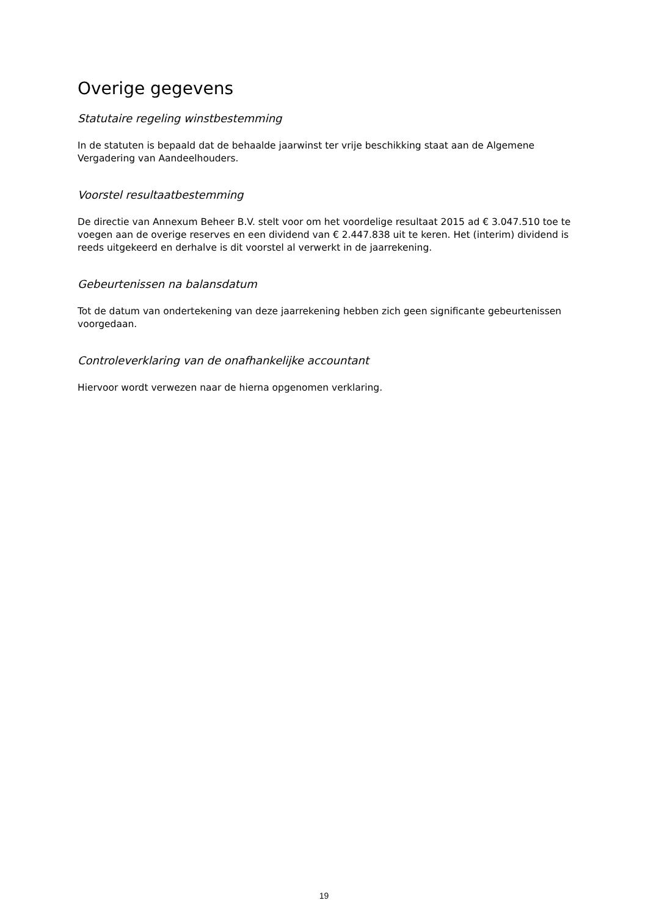Overige gegevens
Statutaire regeling winstbestemming
In de statuten is bepaald dat de behaalde jaarwinst ter vrije beschikking staat aan de Algemene Vergadering van Aandeelhouders.
Voorstel resultaatbestemming
De directie van Annexum Beheer B.V. stelt voor om het voordelige resultaat 2015 ad € 3.047.510 toe te voegen aan de overige reserves en een dividend van € 2.447.838 uit te keren. Het (interim) dividend is reeds uitgekeerd en derhalve is dit voorstel al verwerkt in de jaarrekening.
Gebeurtenissen na balansdatum
Tot de datum van ondertekening van deze jaarrekening hebben zich geen significante gebeurtenissen voorgedaan.
Controleverklaring van de onafhankelijke accountant
Hiervoor wordt verwezen naar de hierna opgenomen verklaring.
19